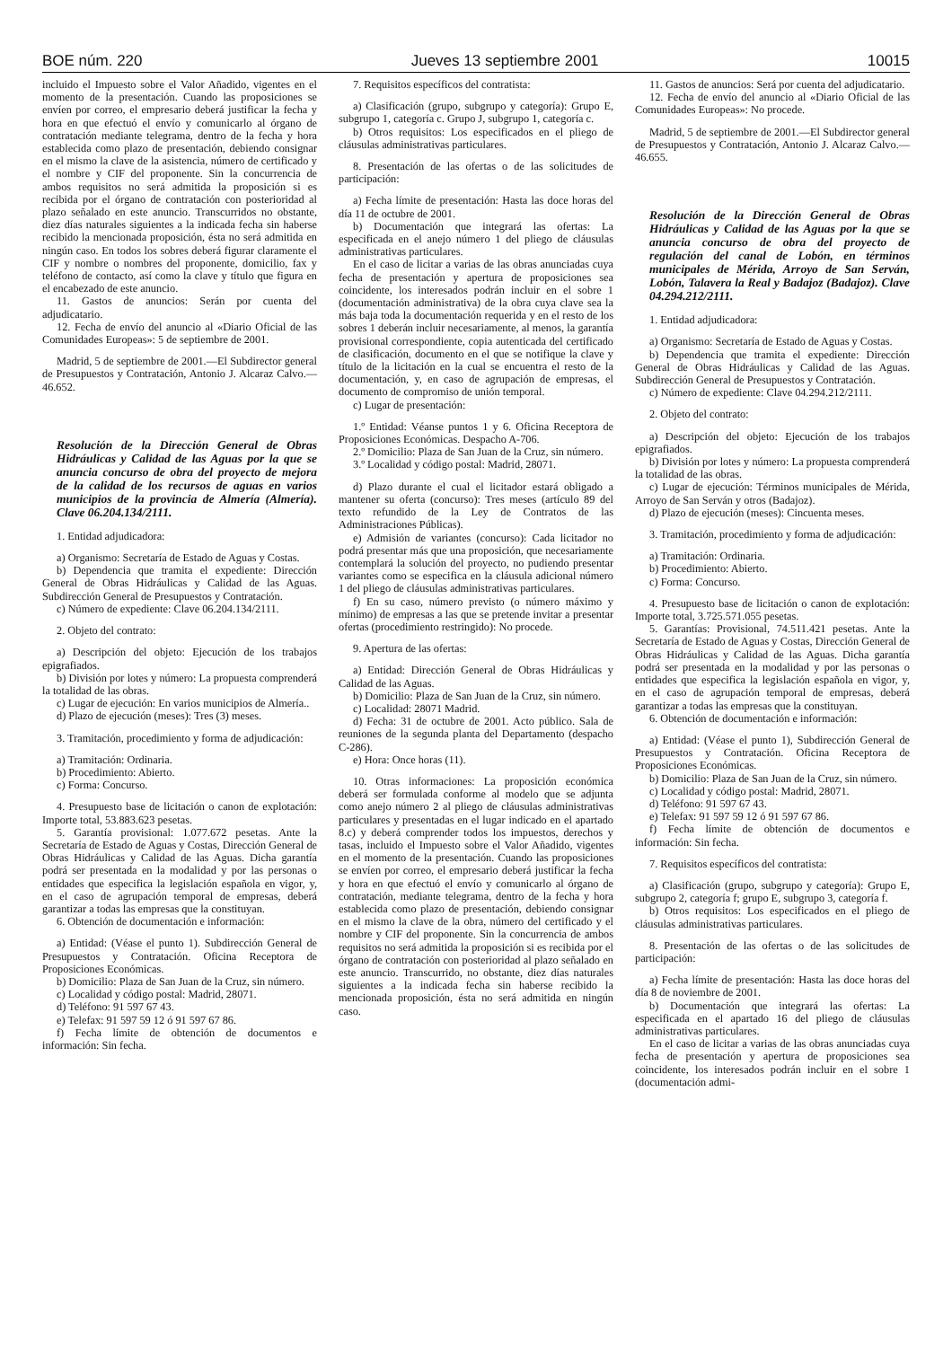BOE núm. 220 Jueves 13 septiembre 2001 10015
incluido el Impuesto sobre el Valor Añadido, vigentes en el momento de la presentación. Cuando las proposiciones se envíen por correo, el empresario deberá justificar la fecha y hora en que efectuó el envío y comunicarlo al órgano de contratación mediante telegrama, dentro de la fecha y hora establecida como plazo de presentación, debiendo consignar en el mismo la clave de la asistencia, número de certificado y el nombre y CIF del proponente. Sin la concurrencia de ambos requisitos no será admitida la proposición si es recibida por el órgano de contratación con posterioridad al plazo señalado en este anuncio. Transcurridos no obstante, diez días naturales siguientes a la indicada fecha sin haberse recibido la mencionada proposición, ésta no será admitida en ningún caso. En todos los sobres deberá figurar claramente el CIF y nombre o nombres del proponente, domicilio, fax y teléfono de contacto, así como la clave y título que figura en el encabezado de este anuncio.
11. Gastos de anuncios: Serán por cuenta del adjudicatario.
12. Fecha de envío del anuncio al «Diario Oficial de las Comunidades Europeas»: 5 de septiembre de 2001.
Madrid, 5 de septiembre de 2001.—El Subdirector general de Presupuestos y Contratación, Antonio J. Alcaraz Calvo.—46.652.
Resolución de la Dirección General de Obras Hidráulicas y Calidad de las Aguas por la que se anuncia concurso de obra del proyecto de mejora de la calidad de los recursos de aguas en varios municipios de la provincia de Almería (Almería). Clave 06.204.134/2111.
1. Entidad adjudicadora:
a) Organismo: Secretaría de Estado de Aguas y Costas.
b) Dependencia que tramita el expediente: Dirección General de Obras Hidráulicas y Calidad de las Aguas. Subdirección General de Presupuestos y Contratación.
c) Número de expediente: Clave 06.204.134/2111.
2. Objeto del contrato:
a) Descripción del objeto: Ejecución de los trabajos epigrafiados.
b) División por lotes y número: La propuesta comprenderá la totalidad de las obras.
c) Lugar de ejecución: En varios municipios de Almería..
d) Plazo de ejecución (meses): Tres (3) meses.
3. Tramitación, procedimiento y forma de adjudicación:
a) Tramitación: Ordinaria.
b) Procedimiento: Abierto.
c) Forma: Concurso.
4. Presupuesto base de licitación o canon de explotación: Importe total, 53.883.623 pesetas.
5. Garantía provisional: 1.077.672 pesetas. Ante la Secretaría de Estado de Aguas y Costas, Dirección General de Obras Hidráulicas y Calidad de las Aguas. Dicha garantía podrá ser presentada en la modalidad y por las personas o entidades que especifica la legislación española en vigor, y, en el caso de agrupación temporal de empresas, deberá garantizar a todas las empresas que la constituyan.
6. Obtención de documentación e información:
a) Entidad: (Véase el punto 1). Subdirección General de Presupuestos y Contratación. Oficina Receptora de Proposiciones Económicas.
b) Domicilio: Plaza de San Juan de la Cruz, sin número.
c) Localidad y código postal: Madrid, 28071.
d) Teléfono: 91 597 67 43.
e) Telefax: 91 597 59 12 ó 91 597 67 86.
f) Fecha límite de obtención de documentos e información: Sin fecha.
7. Requisitos específicos del contratista:
a) Clasificación (grupo, subgrupo y categoría): Grupo E, subgrupo 1, categoría c. Grupo J, subgrupo 1, categoría c.
b) Otros requisitos: Los especificados en el pliego de cláusulas administrativas particulares.
8. Presentación de las ofertas o de las solicitudes de participación:
a) Fecha límite de presentación: Hasta las doce horas del día 11 de octubre de 2001.
b) Documentación que integrará las ofertas: La especificada en el anejo número 1 del pliego de cláusulas administrativas particulares.
En el caso de licitar a varias de las obras anunciadas cuya fecha de presentación y apertura de proposiciones sea coincidente, los interesados podrán incluir en el sobre 1 (documentación administrativa) de la obra cuya clave sea la más baja toda la documentación requerida y en el resto de los sobres 1 deberán incluir necesariamente, al menos, la garantía provisional correspondiente, copia autenticada del certificado de clasificación, documento en el que se notifique la clave y título de la licitación en la cual se encuentra el resto de la documentación, y, en caso de agrupación de empresas, el documento de compromiso de unión temporal.
c) Lugar de presentación:
1.º Entidad: Véanse puntos 1 y 6. Oficina Receptora de Proposiciones Económicas. Despacho A-706.
2.º Domicilio: Plaza de San Juan de la Cruz, sin número.
3.º Localidad y código postal: Madrid, 28071.
d) Plazo durante el cual el licitador estará obligado a mantener su oferta (concurso): Tres meses (artículo 89 del texto refundido de la Ley de Contratos de las Administraciones Públicas).
e) Admisión de variantes (concurso): Cada licitador no podrá presentar más que una proposición, que necesariamente contemplará la solución del proyecto, no pudiendo presentar variantes como se especifica en la cláusula adicional número 1 del pliego de cláusulas administrativas particulares.
f) En su caso, número previsto (o número máximo y mínimo) de empresas a las que se pretende invitar a presentar ofertas (procedimiento restringido): No procede.
9. Apertura de las ofertas:
a) Entidad: Dirección General de Obras Hidráulicas y Calidad de las Aguas.
b) Domicilio: Plaza de San Juan de la Cruz, sin número.
c) Localidad: 28071 Madrid.
d) Fecha: 31 de octubre de 2001. Acto público. Sala de reuniones de la segunda planta del Departamento (despacho C-286).
e) Hora: Once horas (11).
10. Otras informaciones: La proposición económica deberá ser formulada conforme al modelo que se adjunta como anejo número 2 al pliego de cláusulas administrativas particulares y presentadas en el lugar indicado en el apartado 8.c) y deberá comprender todos los impuestos, derechos y tasas, incluido el Impuesto sobre el Valor Añadido, vigentes en el momento de la presentación. Cuando las proposiciones se envíen por correo, el empresario deberá justificar la fecha y hora en que efectuó el envío y comunicarlo al órgano de contratación, mediante telegrama, dentro de la fecha y hora establecida como plazo de presentación, debiendo consignar en el mismo la clave de la obra, número del certificado y el nombre y CIF del proponente. Sin la concurrencia de ambos requisitos no será admitida la proposición si es recibida por el órgano de contratación con posterioridad al plazo señalado en este anuncio. Transcurrido, no obstante, diez días naturales siguientes a la indicada fecha sin haberse recibido la mencionada proposición, ésta no será admitida en ningún caso.
11. Gastos de anuncios: Será por cuenta del adjudicatario.
12. Fecha de envío del anuncio al «Diario Oficial de las Comunidades Europeas»: No procede.
Madrid, 5 de septiembre de 2001.—El Subdirector general de Presupuestos y Contratación, Antonio J. Alcaraz Calvo.—46.655.
Resolución de la Dirección General de Obras Hidráulicas y Calidad de las Aguas por la que se anuncia concurso de obra del proyecto de regulación del canal de Lobón, en términos municipales de Mérida, Arroyo de San Serván, Lobón, Talavera la Real y Badajoz (Badajoz). Clave 04.294.212/2111.
1. Entidad adjudicadora:
a) Organismo: Secretaría de Estado de Aguas y Costas.
b) Dependencia que tramita el expediente: Dirección General de Obras Hidráulicas y Calidad de las Aguas. Subdirección General de Presupuestos y Contratación.
c) Número de expediente: Clave 04.294.212/2111.
2. Objeto del contrato:
a) Descripción del objeto: Ejecución de los trabajos epigrafiados.
b) División por lotes y número: La propuesta comprenderá la totalidad de las obras.
c) Lugar de ejecución: Términos municipales de Mérida, Arroyo de San Serván y otros (Badajoz).
d) Plazo de ejecución (meses): Cincuenta meses.
3. Tramitación, procedimiento y forma de adjudicación:
a) Tramitación: Ordinaria.
b) Procedimiento: Abierto.
c) Forma: Concurso.
4. Presupuesto base de licitación o canon de explotación: Importe total, 3.725.571.055 pesetas.
5. Garantías: Provisional, 74.511.421 pesetas. Ante la Secretaría de Estado de Aguas y Costas, Dirección General de Obras Hidráulicas y Calidad de las Aguas. Dicha garantía podrá ser presentada en la modalidad y por las personas o entidades que especifica la legislación española en vigor, y, en el caso de agrupación temporal de empresas, deberá garantizar a todas las empresas que la constituyan.
6. Obtención de documentación e información:
a) Entidad: (Véase el punto 1), Subdirección General de Presupuestos y Contratación. Oficina Receptora de Proposiciones Económicas.
b) Domicilio: Plaza de San Juan de la Cruz, sin número.
c) Localidad y código postal: Madrid, 28071.
d) Teléfono: 91 597 67 43.
e) Telefax: 91 597 59 12 ó 91 597 67 86.
f) Fecha límite de obtención de documentos e información: Sin fecha.
7. Requisitos específicos del contratista:
a) Clasificación (grupo, subgrupo y categoría): Grupo E, subgrupo 2, categoría f; grupo E, subgrupo 3, categoría f.
b) Otros requisitos: Los especificados en el pliego de cláusulas administrativas particulares.
8. Presentación de las ofertas o de las solicitudes de participación:
a) Fecha límite de presentación: Hasta las doce horas del día 8 de noviembre de 2001.
b) Documentación que integrará las ofertas: La especificada en el apartado 16 del pliego de cláusulas administrativas particulares.
En el caso de licitar a varias de las obras anunciadas cuya fecha de presentación y apertura de proposiciones sea coincidente, los interesados podrán incluir en el sobre 1 (documentación admi-